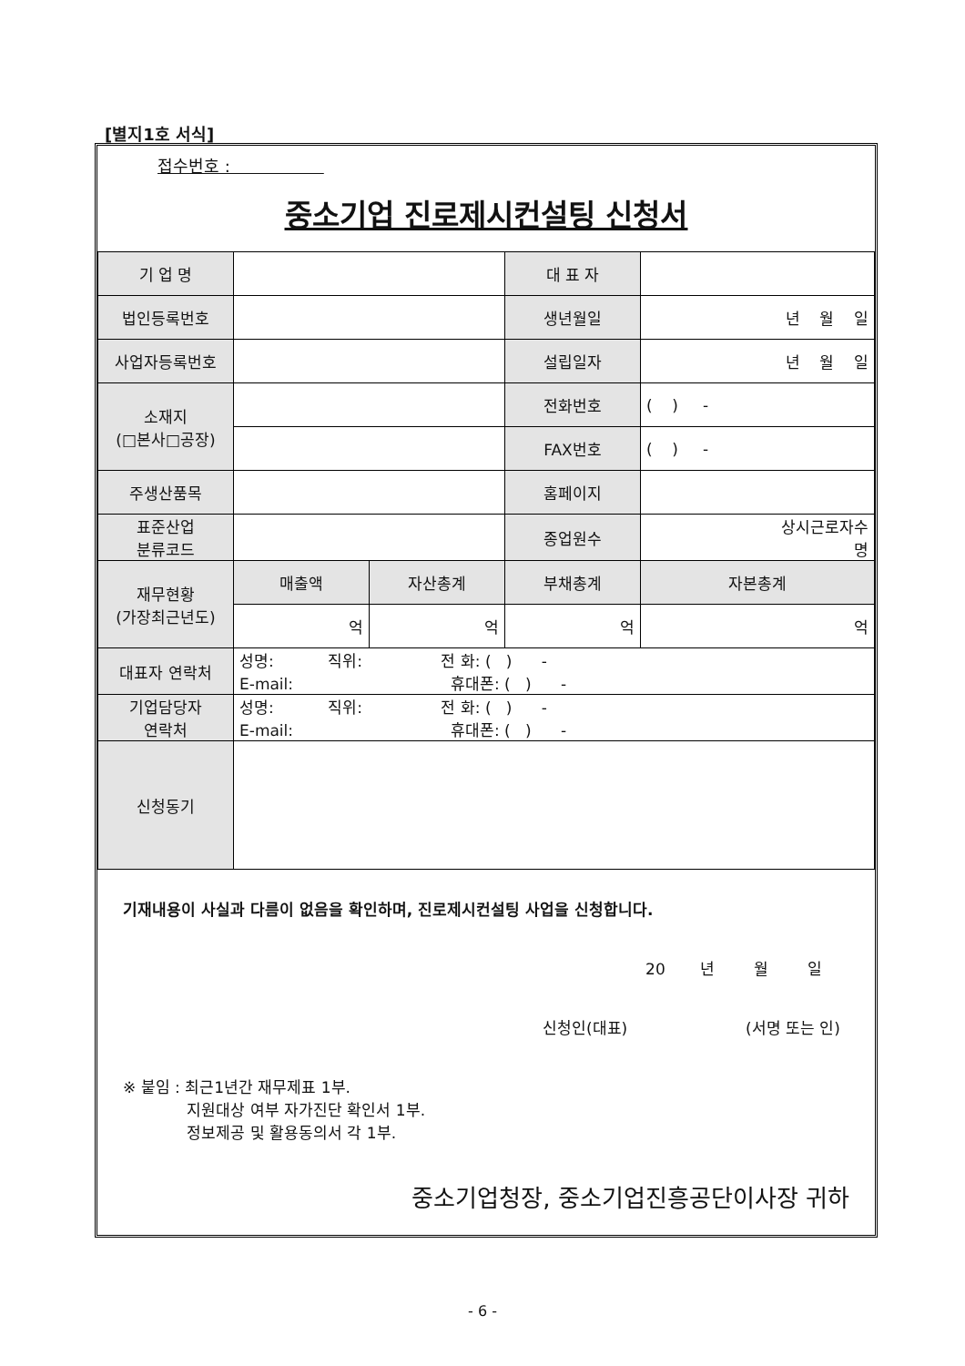[별지1호 서식]
접수번호 :
중소기업 진로제시컨설팅 신청서
| 기 업 명 | | | 대 표 자 | |
| 법인등록번호 | | | 생년월일 | 년 월 일 |
| 사업자등록번호 | | | 설립일자 | 년 월 일 |
| 소재지 (□본사□공장) | | | 전화번호 | ( ) - |
| | | | FAX번호 | ( ) - |
| 주생산품목 | | | 홈페이지 | |
| 표준산업 분류코드 | | | 종업원수 | 상시근로자수 명 |
| 재무현황 (가장최근년도) | 매출액 | 자산총계 | 부채총계 | 자본총계 |
| | 억 | 억 | 억 | 억 |
| 대표자 연락처 | 성명: 직위: 전 화: ( ) - E-mail: 휴대폰: ( ) - | | | |
| 기업담당자 연락처 | 성명: 직위: 전 화: ( ) - E-mail: 휴대폰: ( ) - | | | |
| 신청동기 | | | | |
기재내용이 사실과 다름이 없음을 확인하며, 진로제시컨설팅 사업을 신청합니다.
20 년 월 일
신청인(대표) (서명 또는 인)
※ 붙임 : 최근1년간 재무제표 1부.
지원대상 여부 자가진단 확인서 1부.
정보제공 및 활용동의서 각 1부.
중소기업청장, 중소기업진흥공단이사장 귀하
- 6 -